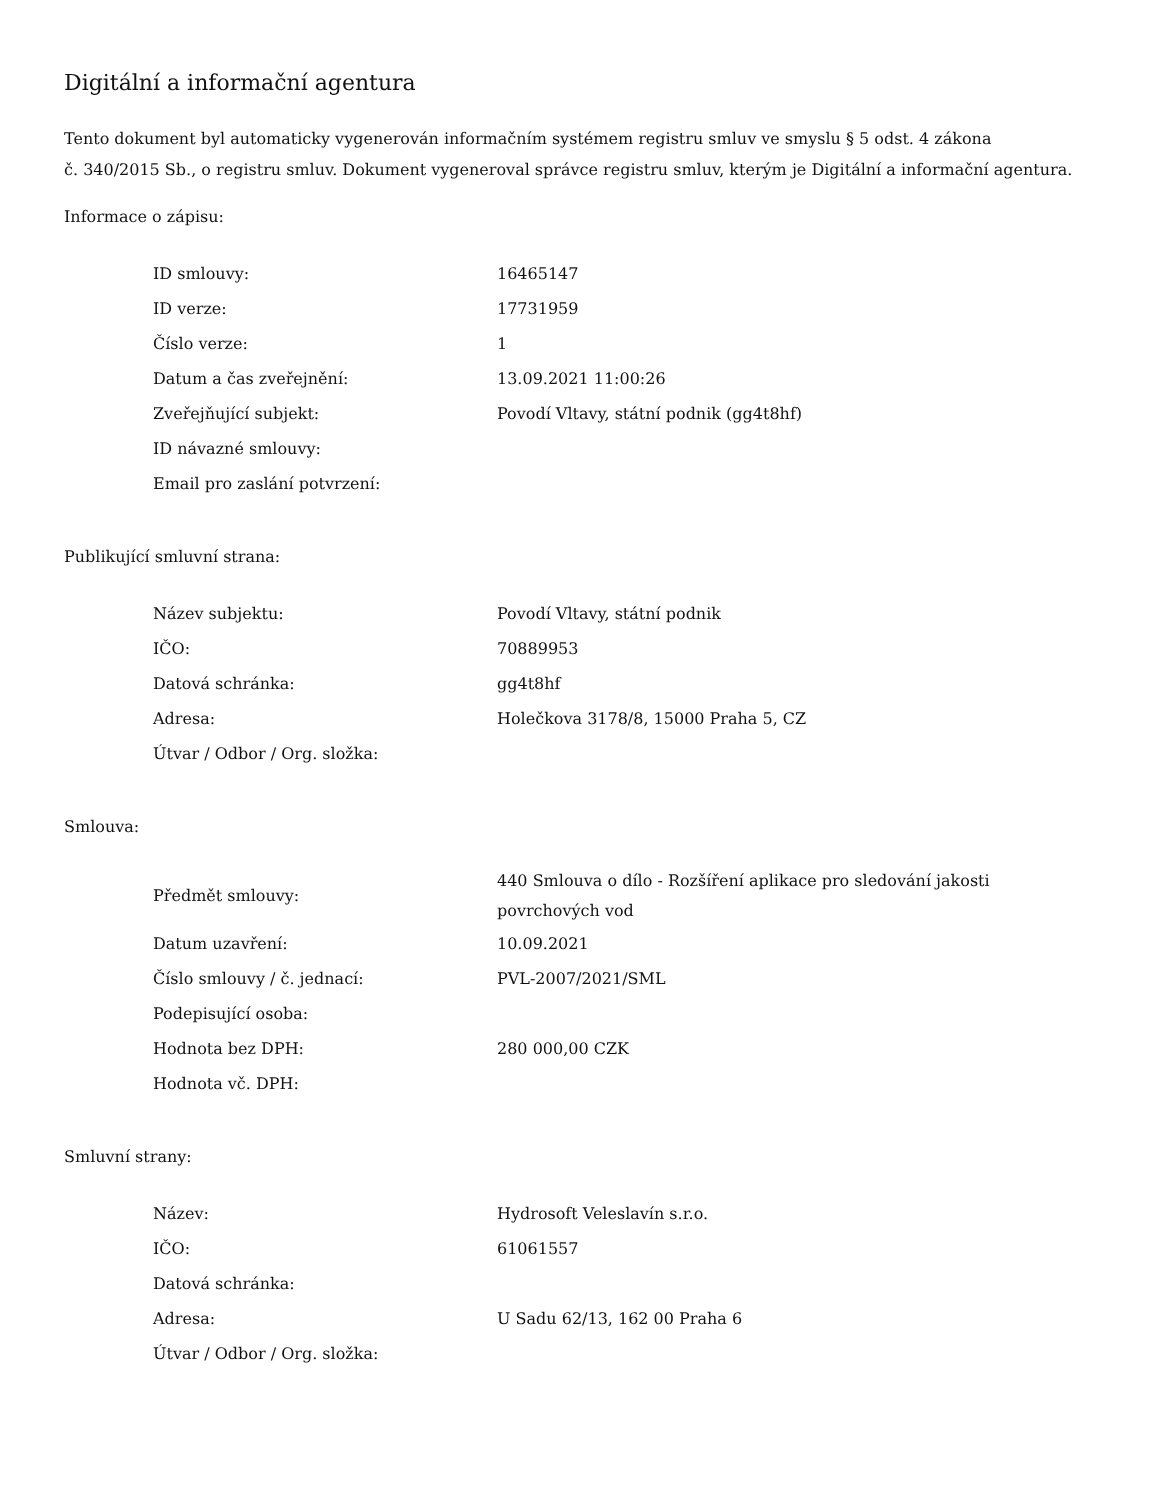Digitální a informační agentura
Tento dokument byl automaticky vygenerován informačním systémem registru smluv ve smyslu § 5 odst. 4 zákona
č. 340/2015 Sb., o registru smluv. Dokument vygeneroval správce registru smluv, kterým je Digitální a informační agentura.
Informace o zápisu:
| ID smlouvy: | 16465147 |
| ID verze: | 17731959 |
| Číslo verze: | 1 |
| Datum a čas zveřejnění: | 13.09.2021 11:00:26 |
| Zveřejňující subjekt: | Povodí Vltavy, státní podnik (gg4t8hf) |
| ID návazné smlouvy: | |
| Email pro zaslání potvrzení: | |
Publikující smluvní strana:
| Název subjektu: | Povodí Vltavy, státní podnik |
| IČO: | 70889953 |
| Datová schránka: | gg4t8hf |
| Adresa: | Holečkova 3178/8, 15000 Praha 5, CZ |
| Útvar / Odbor / Org. složka: | |
Smlouva:
| Předmět smlouvy: | 440 Smlouva o dílo - Rozšíření aplikace pro sledování jakosti povrchových vod |
| Datum uzavření: | 10.09.2021 |
| Číslo smlouvy / č. jednací: | PVL-2007/2021/SML |
| Podepisující osoba: | |
| Hodnota bez DPH: | 280 000,00 CZK |
| Hodnota vč. DPH: | |
Smluvní strany:
| Název: | Hydrosoft Veleslavín s.r.o. |
| IČO: | 61061557 |
| Datová schránka: | |
| Adresa: | U Sadu 62/13, 162 00 Praha 6 |
| Útvar / Odbor / Org. složka: | |